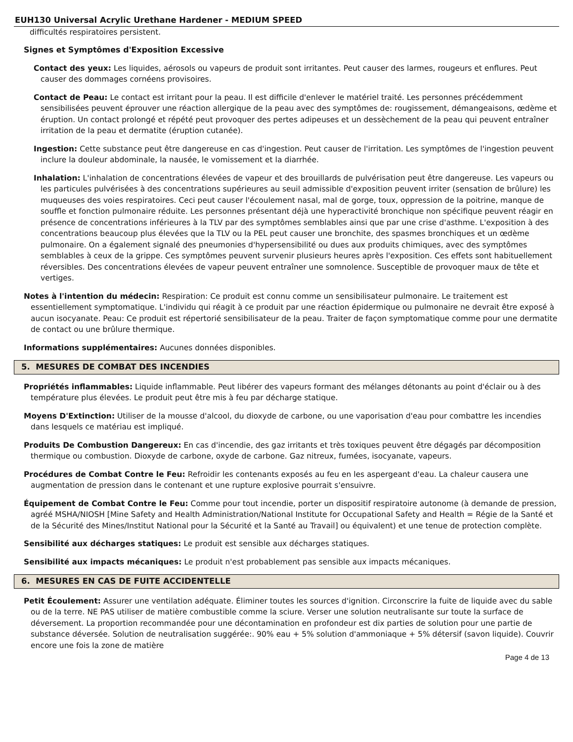EUH130 Universal Acrylic Urethane Hardener - MEDIUM SPEED
difficultés respiratoires persistent.
Signes et Symptômes d'Exposition Excessive
Contact des yeux: Les liquides, aérosols ou vapeurs de produit sont irritantes. Peut causer des larmes, rougeurs et enflures. Peut causer des dommages cornéens provisoires.
Contact de Peau: Le contact est irritant pour la peau. Il est difficile d'enlever le matériel traité. Les personnes précédemment sensibilisées peuvent éprouver une réaction allergique de la peau avec des symptômes de: rougissement, démangeaisons, œdème et éruption. Un contact prolongé et répété peut provoquer des pertes adipeuses et un dessèchement de la peau qui peuvent entraîner irritation de la peau et dermatite (éruption cutanée).
Ingestion: Cette substance peut être dangereuse en cas d'ingestion. Peut causer de l'irritation. Les symptômes de l'ingestion peuvent inclure la douleur abdominale, la nausée, le vomissement et la diarrhée.
Inhalation: L'inhalation de concentrations élevées de vapeur et des brouillards de pulvérisation peut être dangereuse. Les vapeurs ou les particules pulvérisées à des concentrations supérieures au seuil admissible d'exposition peuvent irriter (sensation de brûlure) les muqueuses des voies respiratoires. Ceci peut causer l'écoulement nasal, mal de gorge, toux, oppression de la poitrine, manque de souffle et fonction pulmonaire réduite. Les personnes présentant déjà une hyperactivité bronchique non spécifique peuvent réagir en présence de concentrations inférieures à la TLV par des symptômes semblables ainsi que par une crise d'asthme. L'exposition à des concentrations beaucoup plus élevées que la TLV ou la PEL peut causer une bronchite, des spasmes bronchiques et un œdème pulmonaire. On a également signalé des pneumonies d'hypersensibilité ou dues aux produits chimiques, avec des symptômes semblables à ceux de la grippe. Ces symptômes peuvent survenir plusieurs heures après l'exposition. Ces effets sont habituellement réversibles. Des concentrations élevées de vapeur peuvent entraîner une somnolence. Susceptible de provoquer maux de tête et vertiges.
Notes à l'intention du médecin: Respiration: Ce produit est connu comme un sensibilisateur pulmonaire. Le traitement est essentiellement symptomatique. L'individu qui réagit à ce produit par une réaction épidermique ou pulmonaire ne devrait être exposé à aucun isocyanate. Peau: Ce produit est répertorié sensibilisateur de la peau. Traiter de façon symptomatique comme pour une dermatite de contact ou une brûlure thermique.
Informations supplémentaires: Aucunes données disponibles.
5. MESURES DE COMBAT DES INCENDIES
Propriétés inflammables: Liquide inflammable. Peut libérer des vapeurs formant des mélanges détonants au point d'éclair ou à des température plus élevées. Le produit peut être mis à feu par décharge statique.
Moyens D'Extinction: Utiliser de la mousse d'alcool, du dioxyde de carbone, ou une vaporisation d'eau pour combattre les incendies dans lesquels ce matériau est impliqué.
Produits De Combustion Dangereux: En cas d'incendie, des gaz irritants et très toxiques peuvent être dégagés par décomposition thermique ou combustion. Dioxyde de carbone, oxyde de carbone. Gaz nitreux, fumées, isocyanate, vapeurs.
Procédures de Combat Contre le Feu: Refroidir les contenants exposés au feu en les aspergeant d'eau. La chaleur causera une augmentation de pression dans le contenant et une rupture explosive pourrait s'ensuivre.
Équipement de Combat Contre le Feu: Comme pour tout incendie, porter un dispositif respiratoire autonome (à demande de pression, agréé MSHA/NIOSH [Mine Safety and Health Administration/National Institute for Occupational Safety and Health = Régie de la Santé et de la Sécurité des Mines/Institut National pour la Sécurité et la Santé au Travail] ou équivalent) et une tenue de protection complète.
Sensibilité aux décharges statiques: Le produit est sensible aux décharges statiques.
Sensibilité aux impacts mécaniques: Le produit n'est probablement pas sensible aux impacts mécaniques.
6. MESURES EN CAS DE FUITE ACCIDENTELLE
Petit Écoulement: Assurer une ventilation adéquate. Éliminer toutes les sources d'ignition. Circonscrire la fuite de liquide avec du sable ou de la terre. NE PAS utiliser de matière combustible comme la sciure. Verser une solution neutralisante sur toute la surface de déversement. La proportion recommandée pour une décontamination en profondeur est dix parties de solution pour une partie de substance déversée. Solution de neutralisation suggérée:. 90% eau + 5% solution d'ammoniaque + 5% détersif (savon liquide). Couvrir encore une fois la zone de matière
Page 4 de 13